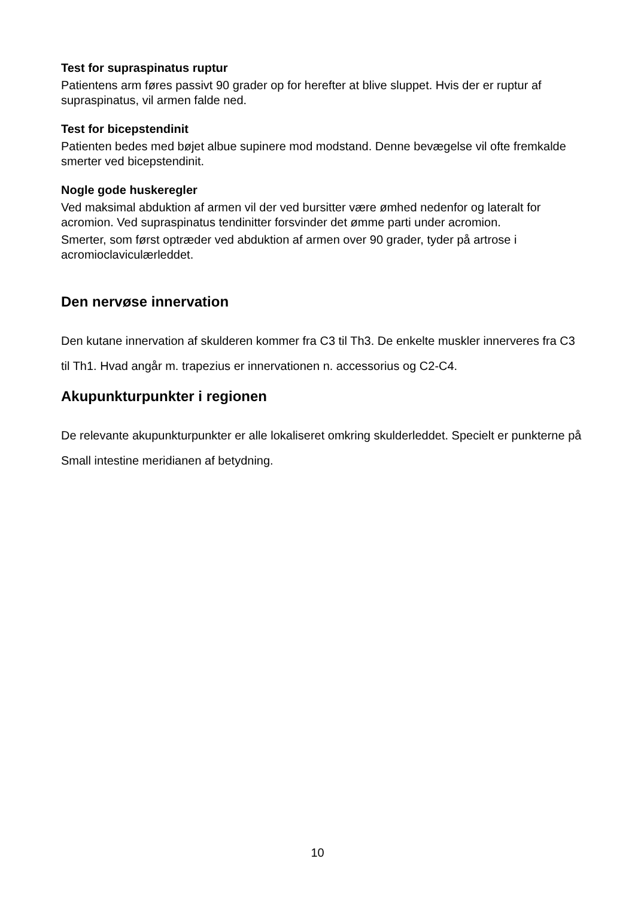Test for supraspinatus ruptur
Patientens arm føres passivt 90 grader op for herefter at blive sluppet. Hvis der er ruptur af supraspinatus, vil armen falde ned.
Test for bicepstendinit
Patienten bedes med bøjet albue supinere mod modstand. Denne bevægelse vil ofte fremkalde smerter ved bicepstendinit.
Nogle gode huskeregler
Ved maksimal abduktion af armen vil der ved bursitter være ømhed nedenfor og lateralt for acromion. Ved supraspinatus tendinitter forsvinder det ømme parti under acromion.
Smerter, som først optræder ved abduktion af armen over 90 grader, tyder på artrose i acromioclaviculærleddet.
Den nervøse innervation
Den kutane innervation af skulderen kommer fra C3 til Th3. De enkelte muskler innerveres fra C3 til Th1. Hvad angår m. trapezius er innervationen n. accessorius og C2-C4.
Akupunkturpunkter i regionen
De relevante akupunkturpunkter er alle lokaliseret omkring skulderleddet. Specielt er punkterne på Small intestine meridianen af betydning.
10